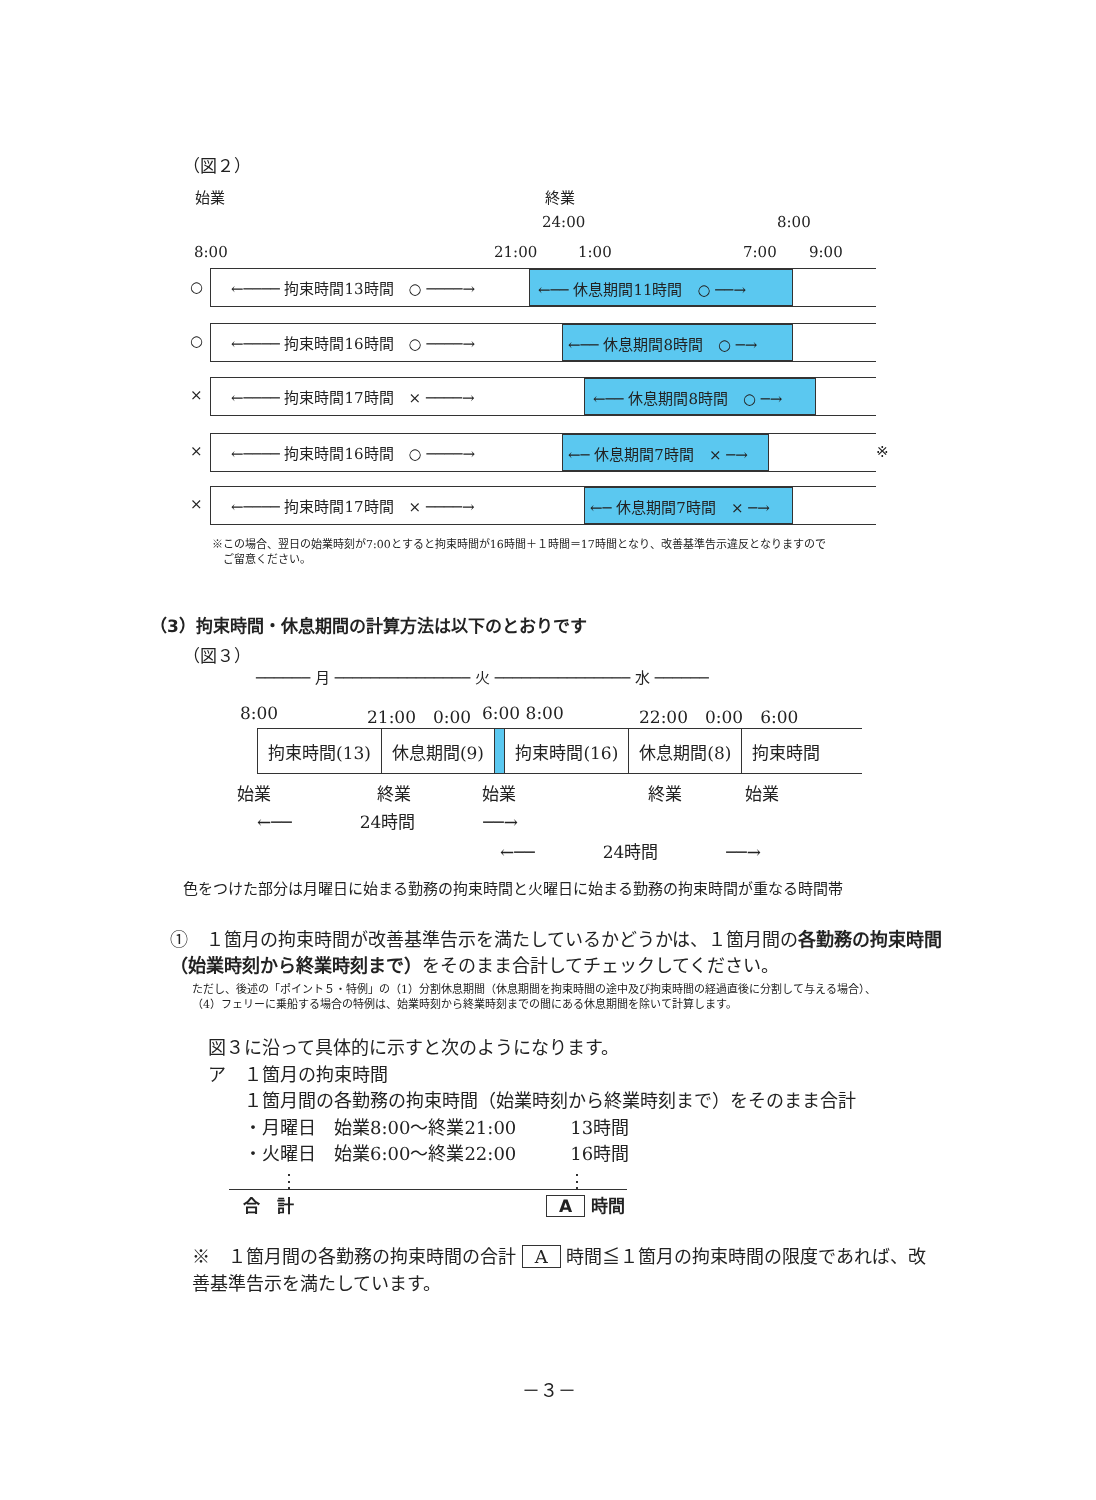（図２）
始業 終業
24:00 8:00
8:00 21:00 1:00 7:00 9:00
○
←──── 拘束時間13時間　○ ────→ ←── 休息期間11時間　○ ──→
○
←──── 拘束時間16時間　○ ────→ ←── 休息期間8時間　○ ─→
×
←──── 拘束時間17時間　× ────→ ←── 休息期間8時間　○ ─→
×
←──── 拘束時間16時間　○ ────→ ←─ 休息期間7時間　× ─→ ※
×
←──── 拘束時間17時間　× ────→ ←─ 休息期間7時間　× ─→
※この場合、翌日の始業時刻が7:00とすると拘束時間が16時間＋１時間＝17時間となり、改善基準告示違反となりますので
　ご留意ください。
（3）拘束時間・休息期間の計算方法は以下のとおりです
（図３）
────── 月 ─────────────── 火 ─────────────── 水 ──────
8:00 21:00　0:00 6:00 8:00 22:00　0:00　6:00
| 拘束時間(13) | 休息期間(9) | | 拘束時間(16) | 休息期間(8) | 拘束時間 |
始業 終業 始業 終業 始業
←──　　　　24時間　　　　──→
←──　　　　24時間　　　　──→
色をつけた部分は月曜日に始まる勤務の拘束時間と火曜日に始まる勤務の拘束時間が重なる時間帯
①　１箇月の拘束時間が改善基準告示を満たしているかどうかは、１箇月間の各勤務の拘束時間（始業時刻から終業時刻まで）をそのまま合計してチェックしてください。
ただし、後述の「ポイント５・特例」の（1）分割休息期間（休息期間を拘束時間の途中及び拘束時間の経過直後に分割して与える場合）、
（4）フェリーに乗船する場合の特例は、始業時刻から終業時刻までの間にある休息期間を除いて計算します。
図３に沿って具体的に示すと次のようになります。
ア　１箇月の拘束時間
　　１箇月間の各勤務の拘束時間（始業時刻から終業時刻まで）をそのまま合計
　　・月曜日　始業8:00～終業21:00　　　13時間
　　・火曜日　始業6:00～終業22:00　　　16時間
　　　　⋮　　　　　　　　　　　　　　　⋮
合　計 A 時間
※　１箇月間の各勤務の拘束時間の合計 A 時間≦１箇月の拘束時間の限度であれば、改善基準告示を満たしています。
－３－